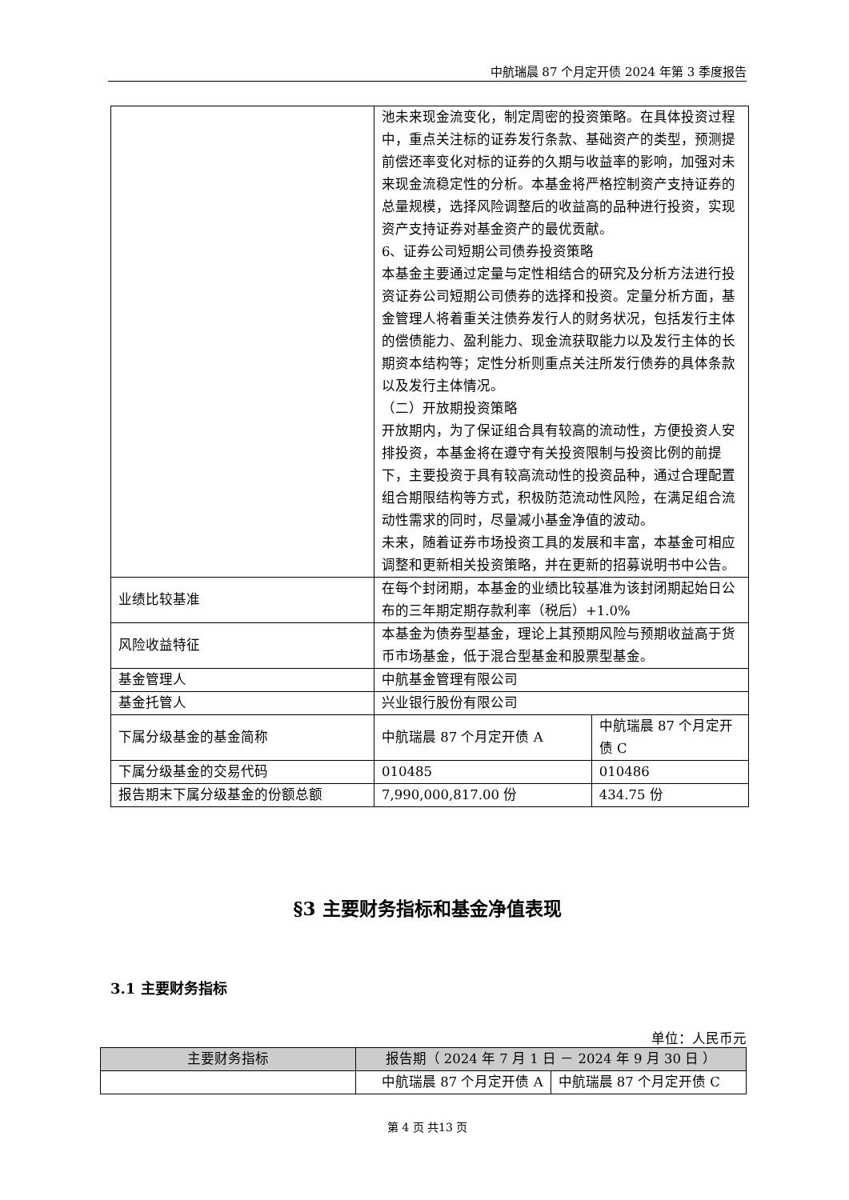中航瑞晨 87 个月定开债 2024 年第 3 季度报告
| | 池未来现金流变化，制定周密的投资策略。在具体投资过程中，重点关注标的证券发行条款、基础资产的类型，预测提前偿还率变化对标的证券的久期与收益率的影响，加强对未来现金流稳定性的分析。本基金将严格控制资产支持证券的总量规模，选择风险调整后的收益高的品种进行投资，实现资产支持证券对基金资产的最优贡献。 6、证券公司短期公司债券投资策略 本基金主要通过定量与定性相结合的研究及分析方法进行投资证券公司短期公司债券的选择和投资。定量分析方面，基金管理人将着重关注债券发行人的财务状况，包括发行主体的偿债能力、盈利能力、现金流获取能力以及发行主体的长期资本结构等；定性分析则重点关注所发行债券的具体条款以及发行主体情况。 （二）开放期投资策略 开放期内，为了保证组合具有较高的流动性，方便投资人安排投资，本基金将在遵守有关投资限制与投资比例的前提下，主要投资于具有较高流动性的投资品种，通过合理配置组合期限结构等方式，积极防范流动性风险，在满足组合流动性需求的同时，尽量减小基金净值的波动。 未来，随着证券市场投资工具的发展和丰富，本基金可相应调整和更新相关投资策略，并在更新的招募说明书中公告。 | |
| 业绩比较基准 | 在每个封闭期，本基金的业绩比较基准为该封闭期起始日公布的三年期定期存款利率（税后）+1.0% | |
| 风险收益特征 | 本基金为债券型基金，理论上其预期风险与预期收益高于货币市场基金，低于混合型基金和股票型基金。 | |
| 基金管理人 | 中航基金管理有限公司 | |
| 基金托管人 | 兴业银行股份有限公司 | |
| 下属分级基金的基金简称 | 中航瑞晨 87 个月定开债 A | 中航瑞晨 87 个月定开债 C |
| 下属分级基金的交易代码 | 010485 | 010486 |
| 报告期末下属分级基金的份额总额 | 7,990,000,817.00 份 | 434.75 份 |
§3 主要财务指标和基金净值表现
3.1 主要财务指标
单位：人民币元
| 主要财务指标 | 报告期（ 2024 年 7 月 1 日 － 2024 年 9 月 30 日 ） | |
| --- | --- | --- |
| | 中航瑞晨 87 个月定开债 A | 中航瑞晨 87 个月定开债 C |
第 4 页 共13 页